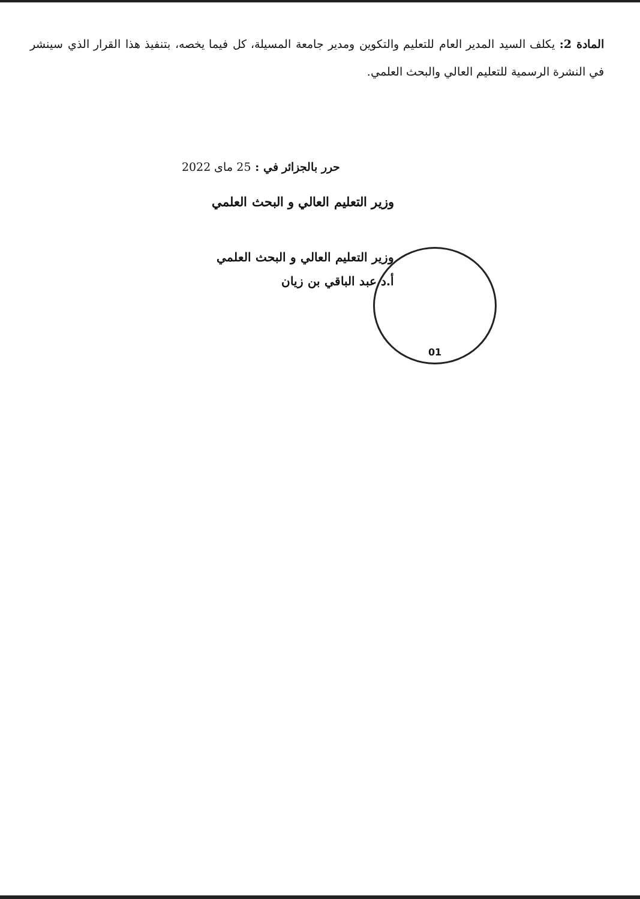المادة 2: يكلف السيد المدير العام للتعليم والتكوين ومدير جامعة المسيلة، كل فيما يخصه، بتنفيذ هذا القرار الذي سينشر في النشرة الرسمية للتعليم العالي والبحث العلمي.
حرر بالجزائر في : 25 ماى 2022
وزير التعليم العالي و البحث العلمي
وزير التعليم العالي و البحث العلمي
أ.د عبد الباقي بن زيان
01